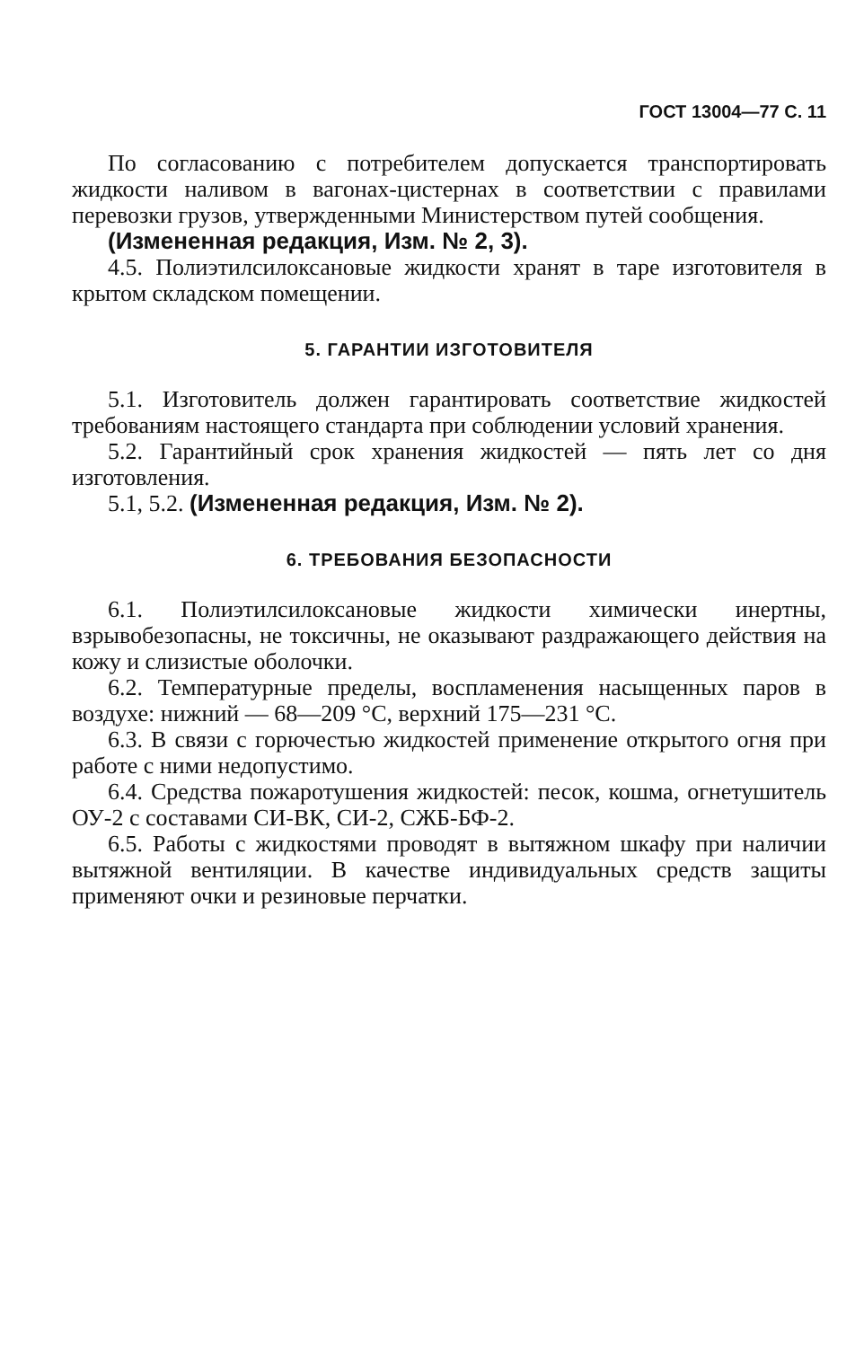ГОСТ 13004—77 С. 11
По согласованию с потребителем допускается транспортировать жидкости наливом в вагонах-цистернах в соответствии с правилами перевозки грузов, утвержденными Министерством путей сообщения.
(Измененная редакция, Изм. № 2, 3).
4.5. Полиэтилсилоксановые жидкости хранят в таре изготовителя в крытом складском помещении.
5. ГАРАНТИИ ИЗГОТОВИТЕЛЯ
5.1. Изготовитель должен гарантировать соответствие жидкостей требованиям настоящего стандарта при соблюдении условий хранения.
5.2. Гарантийный срок хранения жидкостей — пять лет со дня изготовления.
5.1, 5.2. (Измененная редакция, Изм. № 2).
6. ТРЕБОВАНИЯ БЕЗОПАСНОСТИ
6.1. Полиэтилсилоксановые жидкости химически инертны, взрывобезопасны, не токсичны, не оказывают раздражающего действия на кожу и слизистые оболочки.
6.2. Температурные пределы, воспламенения насыщенных паров в воздухе: нижний — 68—209 °С, верхний 175—231 °С.
6.3. В связи с горючестью жидкостей применение открытого огня при работе с ними недопустимо.
6.4. Средства пожаротушения жидкостей: песок, кошма, огнетушитель ОУ-2 с составами СИ-ВК, СИ-2, СЖБ-БФ-2.
6.5. Работы с жидкостями проводят в вытяжном шкафу при наличии вытяжной вентиляции. В качестве индивидуальных средств защиты применяют очки и резиновые перчатки.